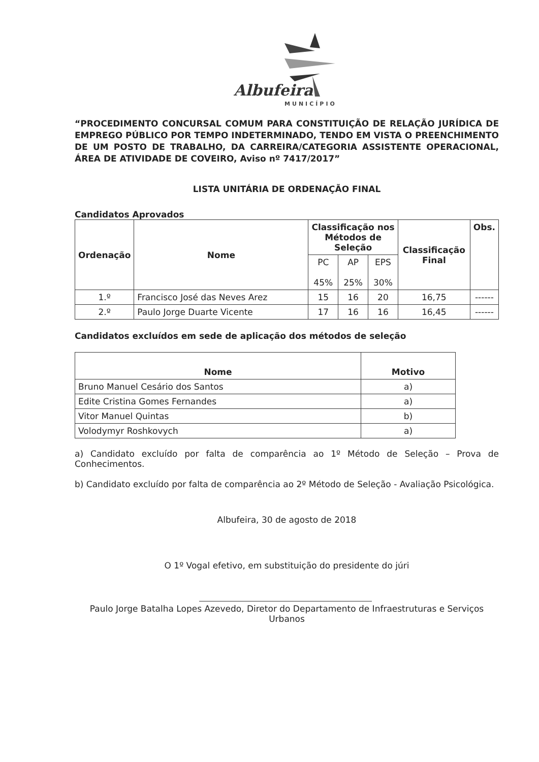Albufeira
MUNICÍPIO
“PROCEDIMENTO CONCURSAL COMUM PARA CONSTITUIÇÃO DE RELAÇÃO JURÍDICA DE EMPREGO PÚBLICO POR TEMPO INDETERMINADO, TENDO EM VISTA O PREENCHIMENTO DE UM POSTO DE TRABALHO, DA CARREIRA/CATEGORIA ASSISTENTE OPERACIONAL, ÁREA DE ATIVIDADE DE COVEIRO, Aviso nº 7417/2017”
LISTA UNITÁRIA DE ORDENAÇÃO FINAL
Candidatos Aprovados
| Ordenação | Nome | Classificação nos Métodos de Seleção | | | Classificação Final | Obs. |
| --- | --- | --- | --- | --- | --- | --- |
| | | PC 45% | AP 25% | EPS 30% | | |
| 1.º | Francisco José das Neves Arez | 15 | 16 | 20 | 16,75 | ------ |
| 2.º | Paulo Jorge Duarte Vicente | 17 | 16 | 16 | 16,45 | ------ |
Candidatos excluídos em sede de aplicação dos métodos de seleção
| Nome | Motivo |
| --- | --- |
| Bruno Manuel Cesário dos Santos | a) |
| Edite Cristina Gomes Fernandes | a) |
| Vitor Manuel Quintas | b) |
| Volodymyr Roshkovych | a) |
a) Candidato excluído por falta de comparência ao 1º Método de Seleção – Prova de Conhecimentos.
b) Candidato excluído por falta de comparência ao 2º Método de Seleção - Avaliação Psicológica.
Albufeira, 30 de agosto de 2018
O 1º Vogal efetivo, em substituição do presidente do júri
Paulo Jorge Batalha Lopes Azevedo, Diretor do Departamento de Infraestruturas e Serviços Urbanos